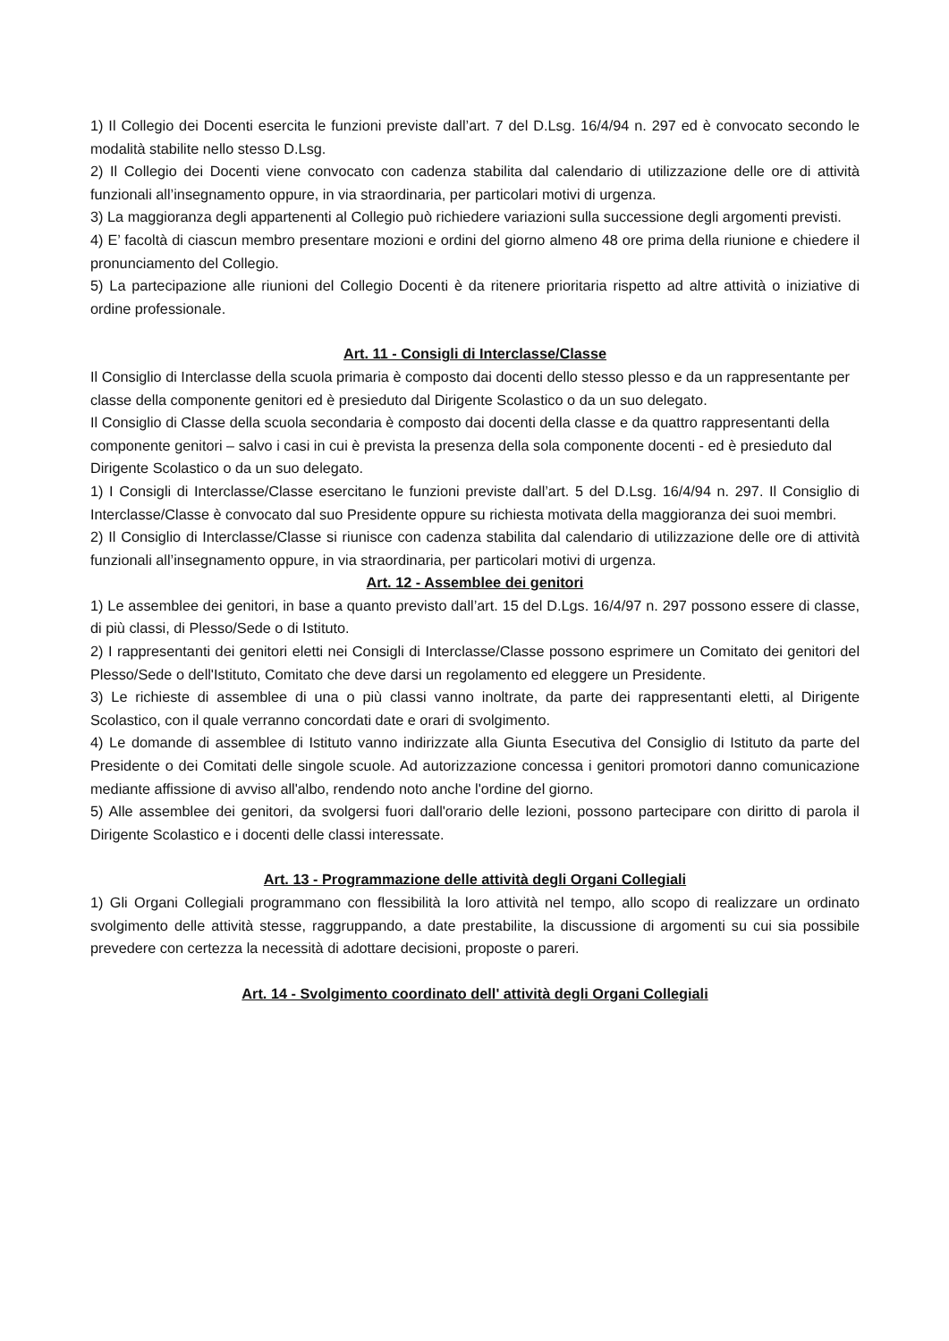1) Il Collegio dei Docenti esercita le funzioni previste dall’art. 7 del D.Lsg. 16/4/94 n. 297 ed è convocato secondo le modalità stabilite nello stesso D.Lsg.
2) Il Collegio dei Docenti viene convocato con cadenza stabilita dal calendario di utilizzazione delle ore di attività funzionali all’insegnamento oppure, in via straordinaria, per particolari motivi di urgenza.
3) La maggioranza degli appartenenti al Collegio può richiedere variazioni sulla successione degli argomenti previsti.
4) E’ facoltà di ciascun membro presentare mozioni e ordini del giorno almeno 48 ore prima della riunione e chiedere il pronunciamento del Collegio.
5) La partecipazione alle riunioni del Collegio Docenti è da ritenere prioritaria rispetto ad altre attività o iniziative di ordine professionale.
Art. 11 - Consigli di Interclasse/Classe
Il Consiglio di Interclasse della scuola primaria è composto dai docenti dello stesso plesso e da un rappresentante per classe della componente genitori ed è presieduto dal Dirigente Scolastico o da un suo delegato.
Il Consiglio di Classe della scuola secondaria è composto dai docenti della classe e da quattro rappresentanti della componente genitori – salvo i casi in cui è prevista la presenza della sola componente docenti - ed è presieduto dal Dirigente Scolastico o da un suo delegato.
1) I Consigli di Interclasse/Classe esercitano le funzioni previste dall’art. 5 del D.Lsg. 16/4/94 n. 297. Il Consiglio di Interclasse/Classe è convocato dal suo Presidente oppure su richiesta motivata della maggioranza dei suoi membri.
2) Il Consiglio di Interclasse/Classe si riunisce con cadenza stabilita dal calendario di utilizzazione delle ore di attività funzionali all’insegnamento oppure, in via straordinaria, per particolari motivi di urgenza.
Art. 12 - Assemblee dei genitori
1) Le assemblee dei genitori, in base a quanto previsto dall’art. 15 del D.Lgs. 16/4/97 n. 297 possono essere di classe, di più classi, di Plesso/Sede o di Istituto.
2) I rappresentanti dei genitori eletti nei Consigli di Interclasse/Classe possono esprimere un Comitato dei genitori del Plesso/Sede o dell'Istituto, Comitato che deve darsi un regolamento ed eleggere un Presidente.
3) Le richieste di assemblee di una o più classi vanno inoltrate, da parte dei rappresentanti eletti, al Dirigente Scolastico, con il quale verranno concordati date e orari di svolgimento.
4) Le domande di assemblee di Istituto vanno indirizzate alla Giunta Esecutiva del Consiglio di Istituto da parte del Presidente o dei Comitati delle singole scuole. Ad autorizzazione concessa i genitori promotori danno comunicazione mediante affissione di avviso all'albo, rendendo noto anche l'ordine del giorno.
5) Alle assemblee dei genitori, da svolgersi fuori dall'orario delle lezioni, possono partecipare con diritto di parola il Dirigente Scolastico e i docenti delle classi interessate.
Art. 13 - Programmazione delle attività degli Organi Collegiali
1) Gli Organi Collegiali programmano con flessibilità la loro attività nel tempo, allo scopo di realizzare un ordinato svolgimento delle attività stesse, raggruppando, a date prestabilite, la discussione di argomenti su cui sia possibile prevedere con certezza la necessità di adottare decisioni, proposte o pareri.
Art. 14 - Svolgimento coordinato dell' attività degli Organi Collegiali